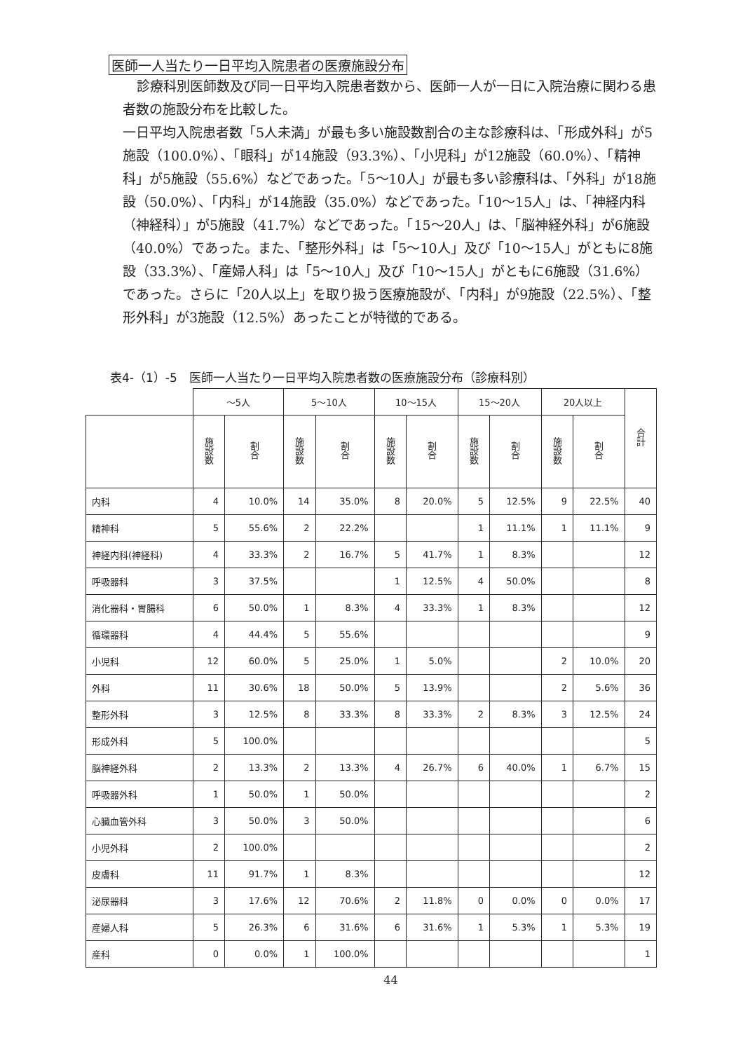医師一人当たり一日平均入院患者の医療施設分布
診療科別医師数及び同一日平均入院患者数から、医師一人が一日に入院治療に関わる患者数の施設分布を比較した。
一日平均入院患者数「5人未満」が最も多い施設数割合の主な診療科は、「形成外科」が5施設（100.0%）、「眼科」が14施設（93.3%）、「小児科」が12施設（60.0%）、「精神科」が5施設（55.6%）などであった。「5～10人」が最も多い診療科は、「外科」が18施設（50.0%）、「内科」が14施設（35.0%）などであった。「10～15人」は、「神経内科（神経科）」が5施設（41.7%）などであった。「15～20人」は、「脳神経外科」が6施設（40.0%）であった。また、「整形外科」は「5～10人」及び「10～15人」がともに8施設（33.3%）、「産婦人科」は「5～10人」及び「10～15人」がともに6施設（31.6%）であった。さらに「20人以上」を取り扱う医療施設が、「内科」が9施設（22.5%）、「整形外科」が3施設（12.5%）あったことが特徴的である。
表4-（1）-5　医師一人当たり一日平均入院患者数の医療施設分布（診療科別）
| | ～5人 | | 5～10人 | | 10～15人 | | 15～20人 | | 20人以上 | | 合計 |
| --- | --- | --- | --- | --- | --- | --- | --- | --- | --- | --- | --- |
| | 施設数 | 割合 | 施設数 | 割合 | 施設数 | 割合 | 施設数 | 割合 | 施設数 | 割合 | |
| 内科 | 4 | 10.0% | 14 | 35.0% | 8 | 20.0% | 5 | 12.5% | 9 | 22.5% | 40 |
| 精神科 | 5 | 55.6% | 2 | 22.2% | | | 1 | 11.1% | 1 | 11.1% | 9 |
| 神経内科(神経科) | 4 | 33.3% | 2 | 16.7% | 5 | 41.7% | 1 | 8.3% | | | 12 |
| 呼吸器科 | 3 | 37.5% | | | 1 | 12.5% | 4 | 50.0% | | | 8 |
| 消化器科・胃腸科 | 6 | 50.0% | 1 | 8.3% | 4 | 33.3% | 1 | 8.3% | | | 12 |
| 循環器科 | 4 | 44.4% | 5 | 55.6% | | | | | | | 9 |
| 小児科 | 12 | 60.0% | 5 | 25.0% | 1 | 5.0% | | | 2 | 10.0% | 20 |
| 外科 | 11 | 30.6% | 18 | 50.0% | 5 | 13.9% | | | 2 | 5.6% | 36 |
| 整形外科 | 3 | 12.5% | 8 | 33.3% | 8 | 33.3% | 2 | 8.3% | 3 | 12.5% | 24 |
| 形成外科 | 5 | 100.0% | | | | | | | | | 5 |
| 脳神経外科 | 2 | 13.3% | 2 | 13.3% | 4 | 26.7% | 6 | 40.0% | 1 | 6.7% | 15 |
| 呼吸器外科 | 1 | 50.0% | 1 | 50.0% | | | | | | | 2 |
| 心臓血管外科 | 3 | 50.0% | 3 | 50.0% | | | | | | | 6 |
| 小児外科 | 2 | 100.0% | | | | | | | | | 2 |
| 皮膚科 | 11 | 91.7% | 1 | 8.3% | | | | | | | 12 |
| 泌尿器科 | 3 | 17.6% | 12 | 70.6% | 2 | 11.8% | 0 | 0.0% | 0 | 0.0% | 17 |
| 産婦人科 | 5 | 26.3% | 6 | 31.6% | 6 | 31.6% | 1 | 5.3% | 1 | 5.3% | 19 |
| 産科 | 0 | 0.0% | 1 | 100.0% | | | | | | | 1 |
44